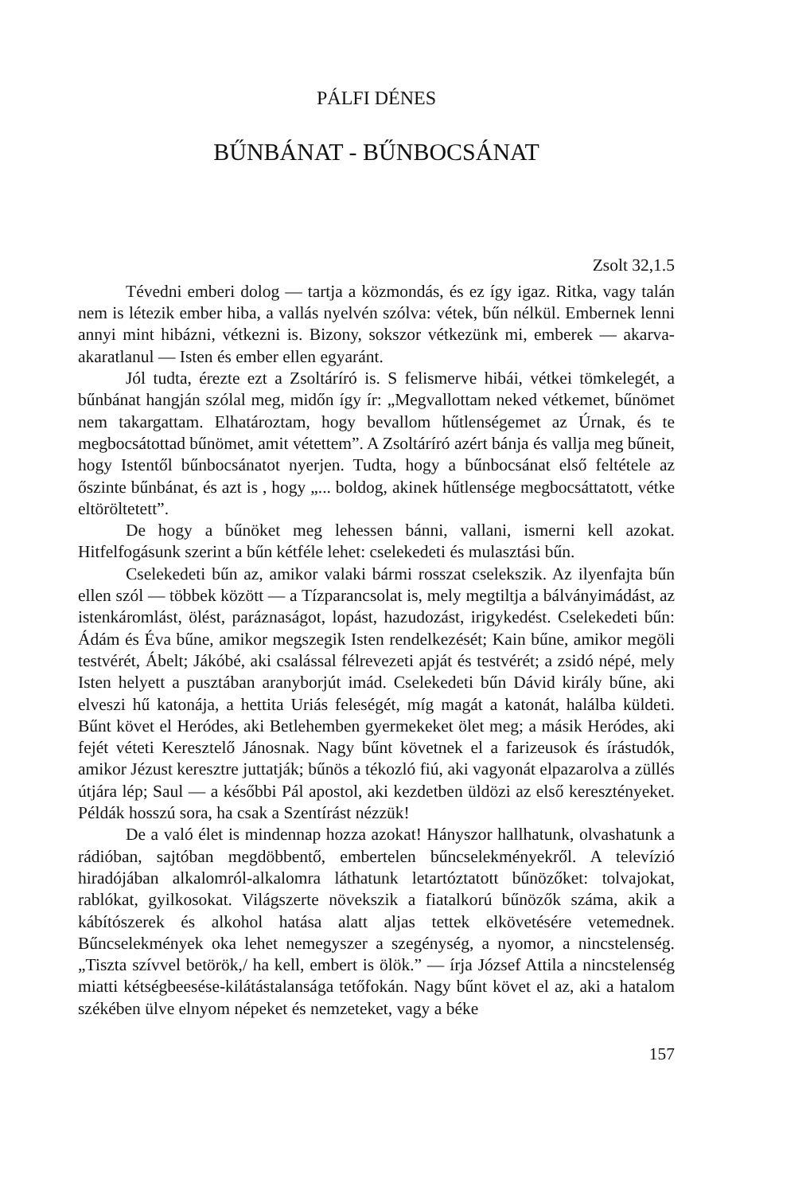PÁLFI DÉNES
BŰNBÁNAT - BŰNBOCSÁNAT
Zsolt 32,1.5
Tévedni emberi dolog — tartja a közmondás, és ez így igaz. Ritka, vagy talán nem is létezik ember hiba, a vallás nyelvén szólva: vétek, bűn nélkül. Embernek lenni annyi mint hibázni, vétkezni is. Bizony, sokszor vétkezünk mi, emberek — akarva-akaratlanul — Isten és ember ellen egyaránt.
Jól tudta, érezte ezt a Zsoltáríró is. S felismerve hibái, vétkei tömkelegét, a bűnbánat hangján szólal meg, midőn így ír: „Megvallottam neked vétkemet, bűnömet nem takargattam. Elhatároztam, hogy bevallom hűtlenségemet az Úrnak, és te megbocsátottad bűnömet, amit vétettem”. A Zsoltáríró azért bánja és vallja meg bűneit, hogy Istentől bűnbocsánatot nyerjen. Tudta, hogy a bűnbocsánat első feltétele az őszinte bűnbánat, és azt is , hogy „... boldog, akinek hűtlensége megbocsáttatott, vétke eltöröltetett”.
De hogy a bűnöket meg lehessen bánni, vallani, ismerni kell azokat. Hitfelfogásunk szerint a bűn kétféle lehet: cselekedeti és mulasztási bűn.
Cselekedeti bűn az, amikor valaki bármi rosszat cselekszik. Az ilyenfajta bűn ellen szól — többek között — a Tízparancsolat is, mely megtiltja a bálványimádást, az istenkáromlást, ölést, paráznaságot, lopást, hazudozást, irigykedést. Cselekedeti bűn: Ádám és Éva bűne, amikor megszegik Isten rendelkezését; Kain bűne, amikor megöli testvérét, Ábelt; Jákóbé, aki csalással félrevezeti apját és testvérét; a zsidó népé, mely Isten helyett a pusztában aranyborjút imád. Cselekedeti bűn Dávid király bűne, aki elveszi hű katonája, a hettita Uriás feleségét, míg magát a katonát, halálba küldeti. Bűnt követ el Heródes, aki Betlehemben gyermekeket ölet meg; a másik Heródes, aki fejét véteti Keresztelő Jánosnak. Nagy bűnt követnek el a farizeusok és írástudók, amikor Jézust keresztre juttatják; bűnös a tékozló fiú, aki vagyonát elpazarolva a züllés útjára lép; Saul — a későbbi Pál apostol, aki kezdetben üldözi az első keresztényeket. Példák hosszú sora, ha csak a Szentírást nézzük!
De a való élet is mindennap hozza azokat! Hányszor hallhatunk, olvashatunk a rádióban, sajtóban megdöbbentő, embertelen bűncselekményekről. A televízió hiradójában alkalomról-alkalomra láthatunk letartóztatott bűnözőket: tolvajokat, rablókat, gyilkosokat. Világszerte növekszik a fiatalkorú bűnözők száma, akik a kábítószerek és alkohol hatása alatt aljas tettek elkövetésére vetemednek. Bűncselekmények oka lehet nemegyszer a szegénység, a nyomor, a nincstelenség. „Tiszta szívvel betörök,/ ha kell, embert is ölök.” — írja József Attila a nincstelenség miatti kétségbeesése-kilátástalansága tetőfokán. Nagy bűnt követ el az, aki a hatalom székében ülve elnyom népeket és nemzeteket, vagy a béke
157